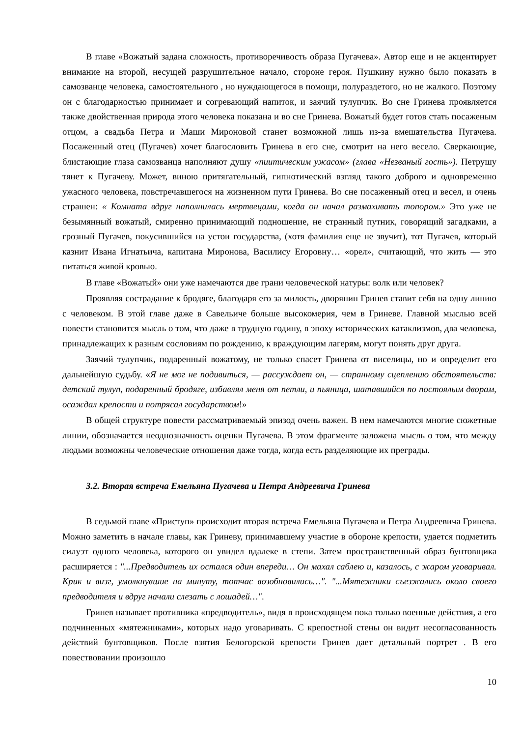В главе «Вожатый задана сложность, противоречивость образа Пугачева». Автор еще и не акцентирует внимание на второй, несущей разрушительное начало, стороне героя. Пушкину нужно было показать в самозванце человека, самостоятельного , но нуждающегося в помощи, полураздетого, но не жалкого. Поэтому он с благодарностью принимает и согревающий напиток, и заячий тулупчик. Во сне Гринева проявляется также двойственная природа этого человека показана и во сне Гринева. Вожатый будет готов стать посаженым отцом, а свадьба Петра и Маши Мироновой станет возможной лишь из-за вмешательства Пугачева. Посаженный отец (Пугачев) хочет благословить Гринева в его сне, смотрит на него весело. Сверкающие, блистающие глаза самозванца наполняют душу «пиитическим ужасом» (глава «Незваный гость»). Петрушу тянет к Пугачеву. Может, виною притягательный, гипнотический взгляд такого доброго и одновременно ужасного человека, повстречавшегося на жизненном пути Гринева. Во сне посаженный отец и весел, и очень страшен: « Комната вдруг наполнилась мертвецами, когда он начал размахивать топором.» Это уже не безымянный вожатый, смиренно принимающий подношение, не странный путник, говорящий загадками, а грозный Пугачев, покусившийся на устои государства, (хотя фамилия еще не звучит), тот Пугачев, который казнит Ивана Игнатьича, капитана Миронова, Василису Егоровну… «орел», считающий, что жить — это питаться живой кровью.
В главе «Вожатый» они уже намечаются две грани человеческой натуры: волк или человек?
Проявляя сострадание к бродяге, благодаря его за милость, дворянин Гринев ставит себя на одну линию с человеком. В этой главе даже в Савельиче больше высокомерия, чем в Гриневе. Главной мыслью всей повести становится мысль о том, что даже в трудную годину, в эпоху исторических катаклизмов, два человека, принадлежащих к разным сословиям по рождению, к враждующим лагерям, могут понять друг друга.
Заячий тулупчик, подаренный вожатому, не только спасет Гринева от виселицы, но и определит его дальнейшую судьбу. «Я не мог не подивиться, — рассуждает он, — странному сцеплению обстоятельств: детский тулуп, подаренный бродяге, избавлял меня от петли, и пьяница, шатавшийся по постоялым дворам, осаждал крепости и потрясал государством!»
В общей структуре повести рассматриваемый эпизод очень важен. В нем намечаются многие сюжетные линии, обозначается неоднозначность оценки Пугачева. В этом фрагменте заложена мысль о том, что между людьми возможны человеческие отношения даже тогда, когда есть разделяющие их преграды.
3.2. Вторая встреча Емельяна Пугачева и Петра Андреевича Гринева
В седьмой главе «Приступ» происходит вторая встреча Емельяна Пугачева и Петра Андреевича Гринева. Можно заметить в начале главы, как Гриневу, принимавшему участие в обороне крепости, удается подметить силуэт одного человека, которого он увидел вдалеке в степи. Затем пространственный образ бунтовщика расширяется : "...Предводитель их остался один впереди… Он махал саблею и, казалось, с жаром уговаривал. Крик и визг, умолкнувшие на минуту, тотчас возобновились…". "...Мятежники съезжались около своего предводителя и вдруг начали слезать с лошадей…".
Гринев называет противника «предводитель», видя в происходящем пока только военные действия, а его подчиненных «мятежниками», которых надо уговаривать. С крепостной стены он видит несогласованность действий бунтовщиков. После взятия Белогорской крепости Гринев дает детальный портрет . В его повествовании произошло
10